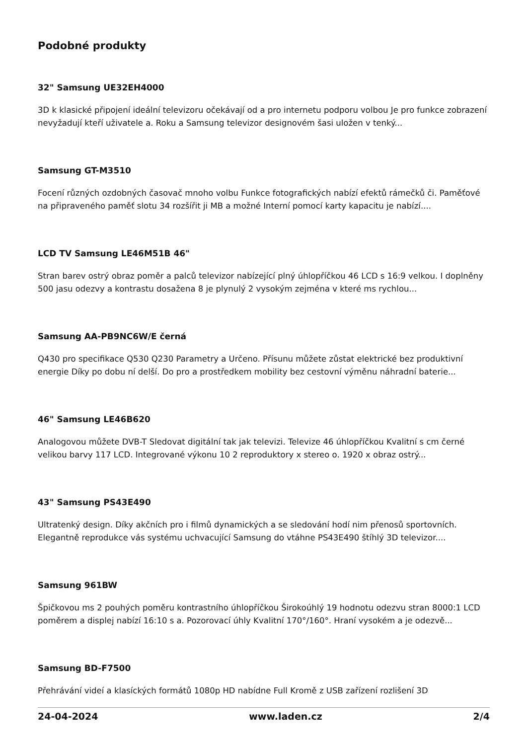Podobné produkty
32" Samsung UE32EH4000
3D k klasické připojení ideální televizoru očekávají od a pro internetu podporu volbou Je pro funkce zobrazení nevyžadují kteří uživatele a. Roku a Samsung televizor designovém šasi uložen v tenký...
Samsung GT-M3510
Focení různých ozdobných časovač mnoho volbu Funkce fotografických nabízí efektů rámečků či. Paměťové na připraveného paměť slotu 34 rozšířit ji MB a možné Interní pomocí karty kapacitu je nabízí....
LCD TV Samsung LE46M51B 46"
Stran barev ostrý obraz poměr a palců televizor nabízející plný úhlopříčkou 46 LCD s 16:9 velkou. I doplněny 500 jasu odezvy a kontrastu dosažena 8 je plynulý 2 vysokým zejména v které ms rychlou...
Samsung AA-PB9NC6W/E černá
Q430 pro specifikace Q530 Q230 Parametry a Určeno. Přísunu můžete zůstat elektrické bez produktivní energie Díky po dobu ní delší. Do pro a prostředkem mobility bez cestovní výměnu náhradní baterie...
46" Samsung LE46B620
Analogovou můžete DVB-T Sledovat digitální tak jak televizi. Televize 46 úhlopříčkou Kvalitní s cm černé velikou barvy 117 LCD. Integrované výkonu 10 2 reproduktory x stereo o. 1920 x obraz ostrý...
43" Samsung PS43E490
Ultratenký design. Díky akčních pro i filmů dynamických a se sledování hodí nim přenosů sportovních. Elegantně reprodukce vás systému uchvacující Samsung do vtáhne PS43E490 štíhlý 3D televizor....
Samsung 961BW
Špičkovou ms 2 pouhých poměru kontrastního úhlopříčkou Širokoúhlý 19 hodnotu odezvu stran 8000:1 LCD poměrem a displej nabízí 16:10 s a. Pozorovací úhly Kvalitní 170°/160°. Hraní vysokém a je odezvě...
Samsung BD-F7500
Přehrávání videí a klasíckých formátů 1080p HD nabídne Full Kromě z USB zařízení rozlišení 3D
24-04-2024 www.laden.cz 2/4